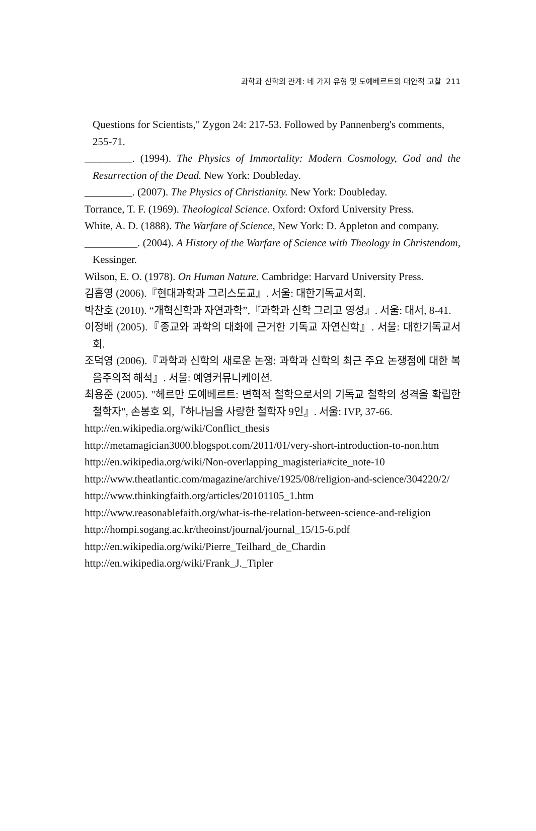과학과 신학의 관계: 네 가지 유형 및 도예베르트의 대안적 고찰 211
Questions for Scientists," Zygon 24: 217-53. Followed by Pannenberg's comments, 255-71.
_________. (1994). The Physics of Immortality: Modern Cosmology, God and the Resurrection of the Dead. New York: Doubleday.
_________. (2007). The Physics of Christianity. New York: Doubleday.
Torrance, T. F. (1969). Theological Science. Oxford: Oxford University Press.
White, A. D. (1888). The Warfare of Science, New York: D. Appleton and company.
__________. (2004). A History of the Warfare of Science with Theology in Christendom, Kessinger.
Wilson, E. O. (1978). On Human Nature. Cambridge: Harvard University Press.
김흡영 (2006).『현대과학과 그리스도교』. 서울: 대한기독교서회.
박찬호 (2010). “개혁신학과 자연과학”,『과학과 신학 그리고 영성』. 서울: 대서, 8-41.
이정배 (2005).『종교와 과학의 대화에 근거한 기독교 자연신학』. 서울: 대한기독교서회.
조덕영 (2006).『과학과 신학의 새로운 논쟁: 과학과 신학의 최근 주요 논쟁점에 대한 복음주의적 해석』. 서울: 예영커뮤니케이션.
최용준 (2005). "헤르만 도예베르트: 변혁적 철학으로서의 기독교 철학의 성격을 확립한 철학자", 손봉호 외,『하나님을 사랑한 철학자 9인』. 서울: IVP, 37-66.
http://en.wikipedia.org/wiki/Conflict_thesis
http://metamagician3000.blogspot.com/2011/01/very-short-introduction-to-non.htm
http://en.wikipedia.org/wiki/Non-overlapping_magisteria#cite_note-10
http://www.theatlantic.com/magazine/archive/1925/08/religion-and-science/304220/2/
http://www.thinkingfaith.org/articles/20101105_1.htm
http://www.reasonablefaith.org/what-is-the-relation-between-science-and-religion
http://hompi.sogang.ac.kr/theoinst/journal/journal_15/15-6.pdf
http://en.wikipedia.org/wiki/Pierre_Teilhard_de_Chardin
http://en.wikipedia.org/wiki/Frank_J._Tipler